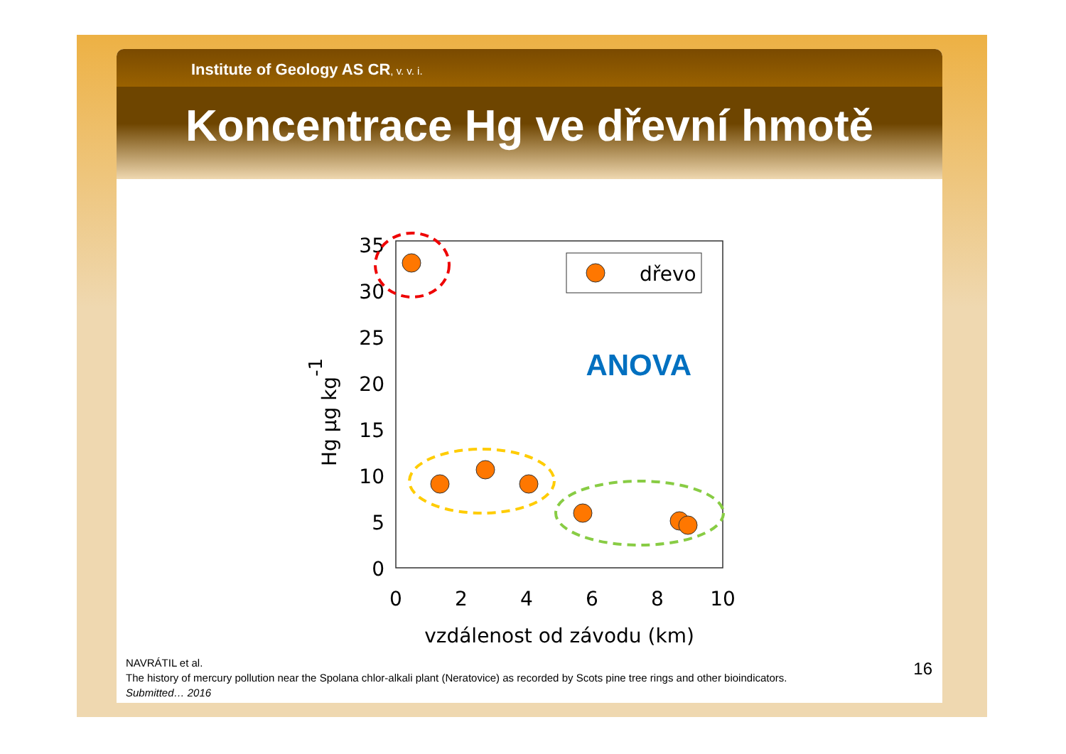Institute of Geology AS CR, v. v. i.
Koncentrace Hg ve dřevní hmotě
0
5
10
15
20
25
30
35
0
2
4
6
8
10
vzdálenost od závodu (km)
Hg µg kg-1
dřevo
ANOVA
NAVRÁTIL et al.
The history of mercury pollution near the Spolana chlor-alkali plant (Neratovice) as recorded by Scots pine tree rings and other bioindicators.
Submitted… 2016
16